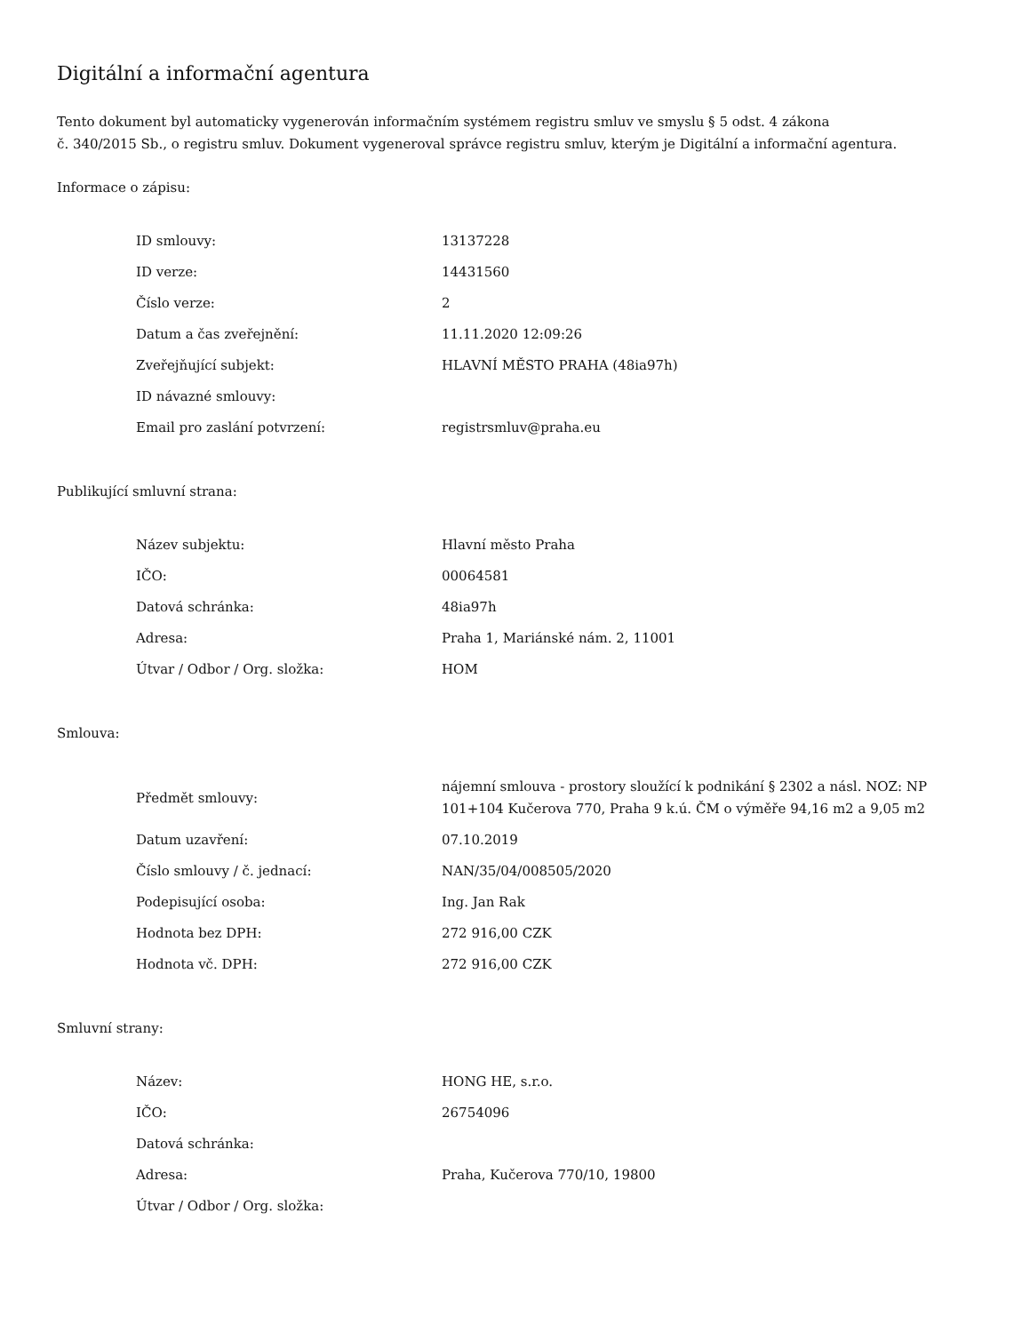Digitální a informační agentura
Tento dokument byl automaticky vygenerován informačním systémem registru smluv ve smyslu § 5 odst. 4 zákona
č. 340/2015 Sb., o registru smluv. Dokument vygeneroval správce registru smluv, kterým je Digitální a informační agentura.
Informace o zápisu:
| ID smlouvy: | 13137228 |
| ID verze: | 14431560 |
| Číslo verze: | 2 |
| Datum a čas zveřejnění: | 11.11.2020 12:09:26 |
| Zveřejňující subjekt: | HLAVNÍ MĚSTO PRAHA (48ia97h) |
| ID návazné smlouvy: | |
| Email pro zaslání potvrzení: | registrsmluv@praha.eu |
Publikující smluvní strana:
| Název subjektu: | Hlavní město Praha |
| IČO: | 00064581 |
| Datová schránka: | 48ia97h |
| Adresa: | Praha 1, Mariánské nám. 2, 11001 |
| Útvar / Odbor / Org. složka: | HOM |
Smlouva:
| Předmět smlouvy: | nájemní smlouva - prostory sloužící k podnikání § 2302 a násl. NOZ: NP 101+104 Kučerova 770, Praha 9 k.ú. ČM o výměře 94,16 m2 a 9,05 m2 |
| Datum uzavření: | 07.10.2019 |
| Číslo smlouvy / č. jednací: | NAN/35/04/008505/2020 |
| Podepisující osoba: | Ing. Jan Rak |
| Hodnota bez DPH: | 272 916,00 CZK |
| Hodnota vč. DPH: | 272 916,00 CZK |
Smluvní strany:
| Název: | HONG HE, s.r.o. |
| IČO: | 26754096 |
| Datová schránka: | |
| Adresa: | Praha, Kučerova 770/10, 19800 |
| Útvar / Odbor / Org. složka: | |